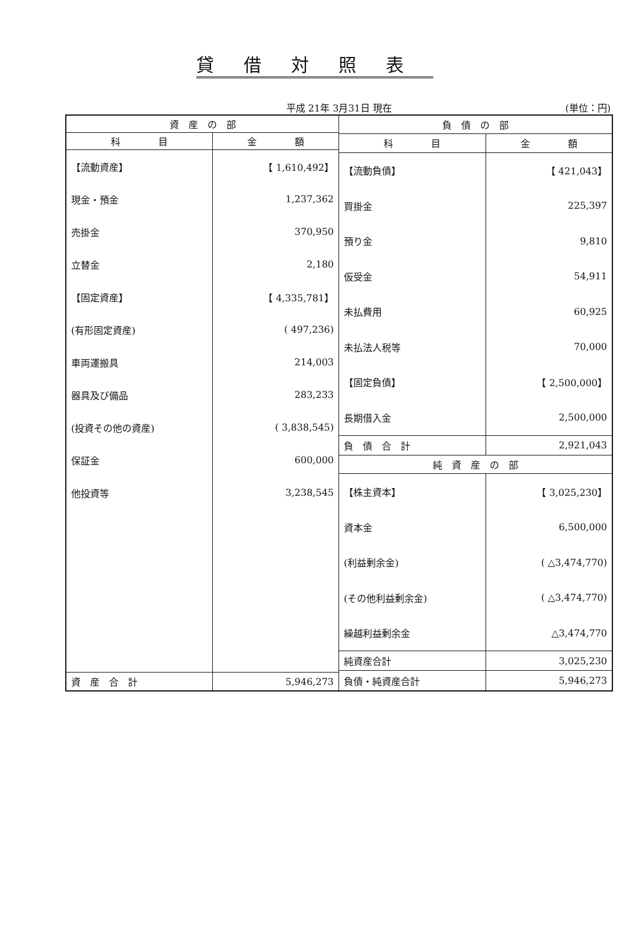貸借対照表
平成 21年 3月31日 現在 (単位：円)
| 資 産 の 部 | |
| --- | --- |
| 科 目 | 金 額 |
| 【流動資産】 | 【 1,610,492】 |
| 現金・預金 | 1,237,362 |
| 売掛金 | 370,950 |
| 立替金 | 2,180 |
| 【固定資産】 | 【 4,335,781】 |
| (有形固定資産) | ( 497,236) |
| 車両運搬具 | 214,003 |
| 器具及び備品 | 283,233 |
| (投資その他の資産) | ( 3,838,545) |
| 保証金 | 600,000 |
| 他投資等 | 3,238,545 |
| 資 産 合 計 | 5,946,273 |
| 負 債 の 部 | |
| --- | --- |
| 科 目 | 金 額 |
| 【流動負債】 | 【 421,043】 |
| 買掛金 | 225,397 |
| 預り金 | 9,810 |
| 仮受金 | 54,911 |
| 未払費用 | 60,925 |
| 未払法人税等 | 70,000 |
| 【固定負債】 | 【 2,500,000】 |
| 長期借入金 | 2,500,000 |
| 負 債 合 計 | 2,921,043 |
| 純 資 産 の 部 | |
| 【株主資本】 | 【 3,025,230】 |
| 資本金 | 6,500,000 |
| (利益剰余金) | ( △3,474,770) |
| (その他利益剰余金) | ( △3,474,770) |
| 繰越利益剰余金 | △3,474,770 |
| 純資産合計 | 3,025,230 |
| 負債・純資産合計 | 5,946,273 |